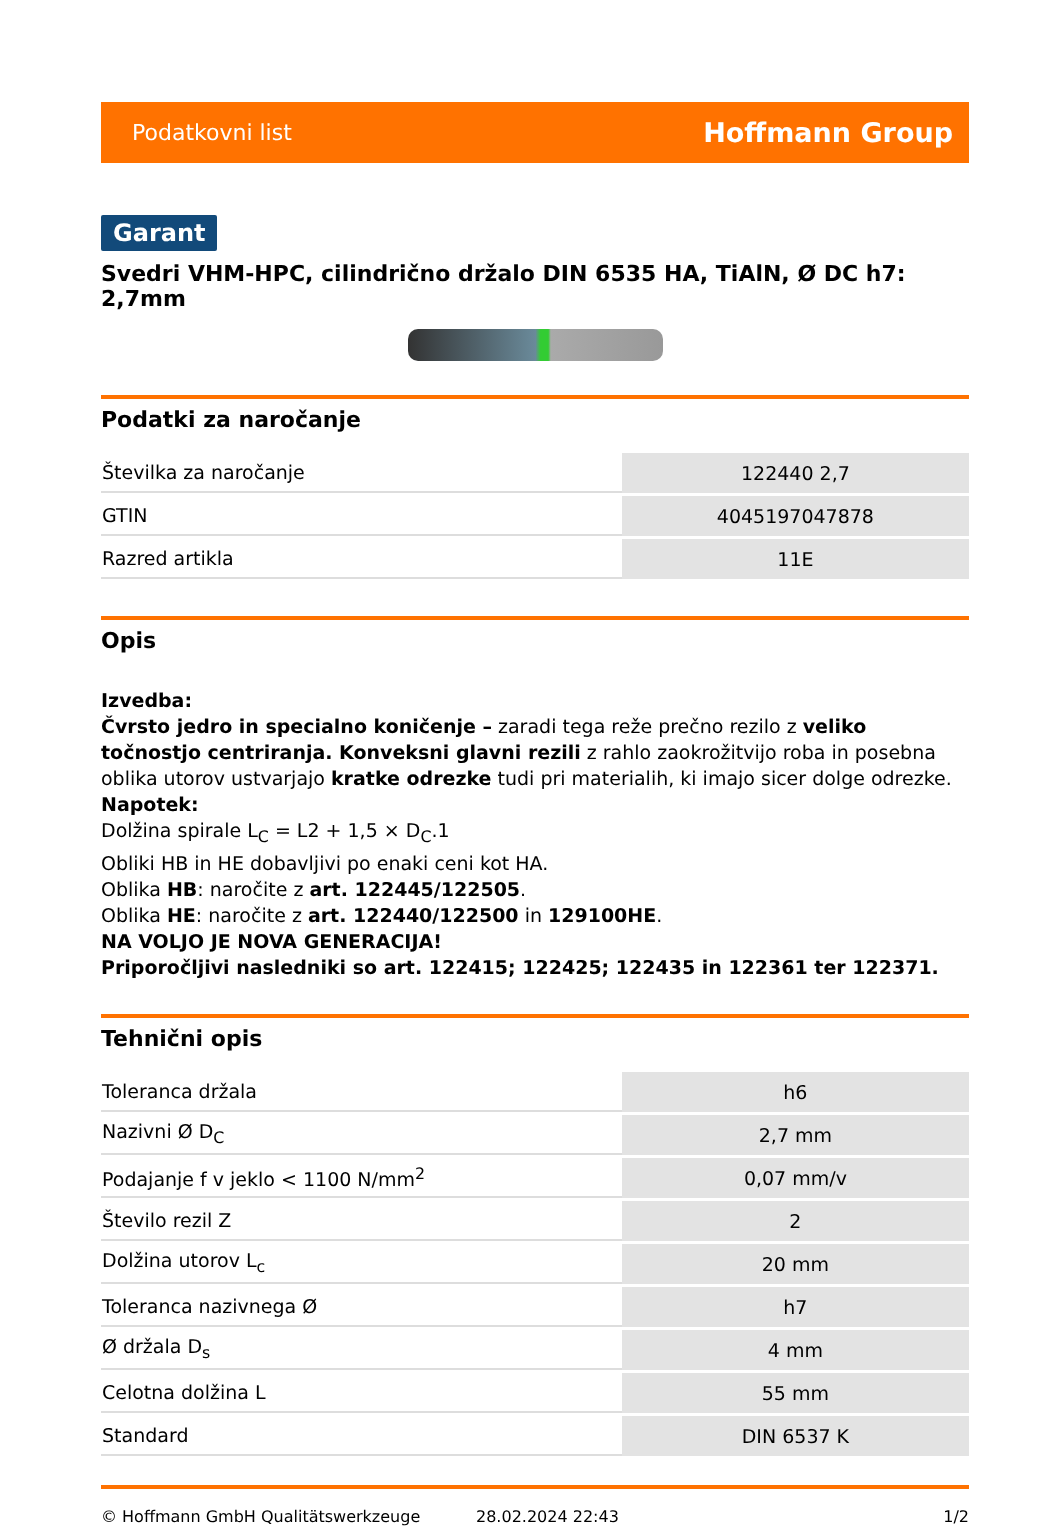Podatkovni list Hoffmann Group
Garant
Svedri VHM-HPC, cilindrično držalo DIN 6535 HA, TiAlN, Ø DC h7: 2,7mm
Podatki za naročanje
| Številka za naročanje | 122440 2,7 |
| GTIN | 4045197047878 |
| Razred artikla | 11E |
Opis
Izvedba:
Čvrsto jedro in specialno koničenje – zaradi tega reže prečno rezilo z veliko točnostjo centriranja. Konveksni glavni rezili z rahlo zaokrožitvijo roba in posebna oblika utorov ustvarjajo kratke odrezke tudi pri materialih, ki imajo sicer dolge odrezke.
Napotek:
Dolžina spirale L<sub>C</sub> = L2 + 1,5 × D<sub>C</sub>.1
Obliki HB in HE dobavljivi po enaki ceni kot HA.
Oblika HB: naročite z art. 122445/122505.
Oblika HE: naročite z art. 122440/122500 in 129100HE.
NA VOLJO JE NOVA GENERACIJA!
Priporočljivi nasledniki so art. 122415; 122425; 122435 in 122361 ter 122371.
Tehnični opis
| Toleranca držala | h6 |
| Nazivni Ø D<sub>C</sub> | 2,7 mm |
| Podajanje f v jeklo < 1100 N/mm<sup>2</sup> | 0,07 mm/v |
| Število rezil Z | 2 |
| Dolžina utorov L<sub>c</sub> | 20 mm |
| Toleranca nazivnega Ø | h7 |
| Ø držala D<sub>s</sub> | 4 mm |
| Celotna dolžina L | 55 mm |
| Standard | DIN 6537 K |
© Hoffmann GmbH Qualitätswerkzeuge 28.02.2024 22:43 1/2